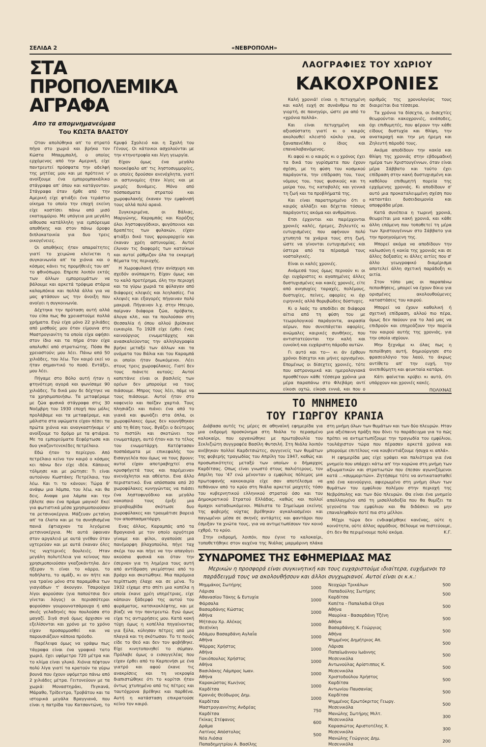ΣΕΛΙΔΑ 2 «ΝΕΒΡΟΠΟΛΗ»
ΣΤΑ ΠΡΟΠΟΛΕΜΙΚΑ ΑΓΡΑΦΑ
Απο τα απομνημανεύμαα
Του ΚΩΣΤΑ ΒΛΑΣΤΟΥ
Οταν απολύθηκα απ' το στρατό πήγα στο χωριό και βρήκα τον Κώστα Μπαρμπαλή, ο οποίος ερχόμενος από την Αμερική, είχε παντρευτεί πρόσφατα την αδελφή της μητέας μου και με πρότεινε ν' ανοίξουμε ένα εμπορομπακάλικο στάγραφα απ' όπου και κατάγονταν. Στάγραφα όταν ήρθε από την Αμερική είχε φτιάξει ένα τεράστιο οίκημα το οποίο την εποχή εκείνη είχε κοστίσει πάνω από μισό εκατομμύριο. Με υπόγεια μια μεγάλη αίθουσα κατάλληλη για εμπόρευμα αποθήκης και στον πάνω όροφο διπλοκατοικία για δυο τρεις οικογένειες.
Οι αποθήκες ήταν απαραίτητες γιατί το χειμώνα κλείνεται η συγκοινωνία απ' τα χιόνια και ο κόσμος κάνει τις προμήθειές του απ' το φθινόπωρο. Επρεπε λοιπόν εκτός των άλλων εμπορευμάτων να βάλουμε και αρκετά τρόφιμα στάρια καλαμπόκια και πολλά άλλα για να μας φτάσουν ως την άνοιξη που ανοίγει η συγκοινωνία.
Δέχτηκα την πρόταση αυτή αλλά του είπα πως θα χρειαστούμε πολλά χρήματα. Εγώ είχα μόνο 22 χιλιάδες από μισθούς μου όταν είμουνα στο Μαστρογιανίτη τα οποία είχα αφήσει στον ίδιο και τα πήρα όταν είχα απολυθεί από στρατιώτης. Πόσα θα χρειαστούν; μου λέει. Πάνω από 50 χιλιάδες, του λέω. Τον καιρό εκεί νο ήταν σημαντικό το ποσό. Εντάξει, μου λέει.
Πήγαμε στο Βόλο αυτή ήταν η φτηνότερη αγορά και ψωνίσαμε 90 χιλιάδες. Τα δικά μου δε δέχτηκε να τα χρησιμοποιήσω. Τα μεταφέραμε με ζώα φυσικά στάγραφα στις 30 Νοέμβρη του 1930 εποχή που μόλις προλάβαμε και τα μεταφέραμε, και μάλιστα στα υψώματα είχαν πέσει τα πρώτα χιόνια και αναγκαστήκαμε ν' ανοίξουμε το δρόμο με τα φτιάρια. Με τα εμπορεύματα Εεφόρτωσα και δυο γκαζοντενεκέδες πετρέλαιο.
Εδώ ήταν το περίεργο. Από πετρέλαιο κείνο τον καιρό ο κόσμος κει πάνω δεν είχε ιδέα. Κάποιος τόλμησε και με ρώτησε: Τι είναι αυτούνου Κωστάκη; Πετρέλαιο, του λέω. Και τι το κάνουν; Τώρα θ' ανάψω μια λάμπα, του λέω, και θα δεις. Αναψα μια λάμπα και την έβλεπε σαν ένα πράμα μαγικό! Εκεί για φωτιστικά μέσα χρησιμοποιούσαν τα ρετσινοκέργια. Μάζευαν ρετσίνη απ' τα έλατα και με τα συνηθισμένα πανιά έφτιαχναν τα λεγόμενα ρετσινοκέργια. Με αυτά ύφαιναν στον αργαλειό με αυτά γνέθαν όταν υχτερεύαν και με αυτά έκαναν όλες τις νυχτερινές δουλειές. Ηταν μεγάλη πολυτέλεια για κείνους που χρησιμοποιούσαν γκαζοκάντηλα. Δεν ήξεραν τι είναι το κάρρο, το ποδήλατο, το αμάξι, κι αν πήτε και για τραίνο μόνο στα παραμύθια των γιαγιάδων τ' άκουγαν. Τσαρούχια λίγοι φορούσαν (για παπούτσια δεν γίνεται λόγος) οι περισσότεροι φορούσαν γουρουνοτσάρουχα ή από σκιές γελαδηνές που πουλούσα στο μαγαζί. Σιγά σιγά όμως άρχισαν να εξελίσονται και χρόνο με το χρόνο είχαν προσαρμοσθεί και να παρουσιάζουν κάποια πρόοδο.
Παρέλειψα όμως να γράψω πως τάγραφα είναι ένα γραφικό τατο χωριό, έχει υψόμετρο 720 μέτρα και το κλίμα είναι γλυκό. Χιόνια πέφτουν πολύ λίγα γιατί τα κρατούν τα γύρω βουνά που έχουν υψόμετρο πάνω από 2 χιλιάδες μέτρα. Γειτονεύουν με τα χωριά: Μοναστηράκι, Πιγκανά, Μάραθο, Τρίδεντρο, Τροβάτου και τα ιστορικά μεγάλα Βραγγιανά, που είναι η πατρίδα του Κατσαντώνη, το Κρυφό Σχολειό και η Σχολή του Γένους. Οι κάτοικοι ασχολούνται με την κτηνοτροφία και λίγη γεωργία.
Είχαν όμως ένα μεγάλο πονοκέφαλο απ' τις ληστοσυμμορίες, οι οποίες δρούσαν ανενόχλητα, γιατί οι αστυνομίες ήταν λίγες και με μικρές δυνάμεις. Μόνο από πόσπασματα στρατού και χωροφυλακής έκαναν την εμφάνισή τους αλλά πολύ αραιά.
Συγκεκριμένα, οι Βάλιας, Μαργώνης, Καραμπάς και Κορόζης όλοι ληστοφυγόδικοι, φυγόποινοι και δραπέτες των φυλακών, είχαν φτιάξει δικό τους φρουραρχείο και έκαναν χρέη αστυνομίας. Αυτοί έλυναν τις διαφορές των κατοίκων και αυτοί ρύθμιζαν όλα τα εκκρεμή θέματα της περιοχής.
Η Χωροφυλακή ήταν ανίσχυρη και σχεδόν ανύπαρκτη. Είχαν όμως και το καλό προτέρημα, όλη την περιοχή και τα γύρω χωριά τα φύλαγαν από διάφορες κλεψιές και λεηλασίες. Για κλεψιές και εξαγορές πήγαιναν πολύ μακρυά. Πήγαιναν λ.χ. στην Ηπειρο, παίρναν διάφορα ζώα, πρόβατα, άλογα κλπ., και τα πουλούσαν στη Θεσσαλία ή όπου αλλού βρίσκανε ευκαιρία. Το 1928 είχε έρθει ένας καινούργιος ενωμοτάρχης και ανασκαλεύοντας την αλληλογραφία βρήκε μεταξύ των άλλων και τα ονόματα του Βάλια και του Καραμπά οι οποίοι ήταν διωκόμενοι. Λέει στους τρεις χωροφύλακες. Γιατί δεν τους πιάνετε αυτούς; Αυτοί καπετάνιε είναι οι βασιλείς των ορέων δεν μπορούμε να τους πιάσουμε. Μπρος τους λέει, πάμε να τους πιάσουμε. Αυτοί ήταν στο καφενείο και παίζαν χαρτιά. Τους πλησιάζει και πιάνει ένα από το γιακά και φωνάζει στα όπλα, οι χωροφύλακες όμως δεν κουνήθηκαν από τη θέση τους. Βγάζει ο δεύτερος το πιστόλι και σκοτώνει τον ενωμοτάρχη, αυτό ήταν και το τέλος του ενωμοτάρχη. Κατέφτασαν ποσπάσματα με επικεφαλής τον Εισαγγελέα που όμως να τους βρουν; αυτοί είχαν αποτραβηχτεί στα κρυσφήγετά τους και παρέμειναν ανενόχλητοι και αθέατοι. Ενα άλλο περιστατικό. Ενα απόσπασα από 20 χωροφύλακες κυνηγώντας να πιάσει ένα ληστοφυγόδικο και μεγάλο κακοποιό τους έριξε μια χειροβομβίδα σκότωσε δυο χωροφύλακες και τραυμάτισε βαρειά τον αποσπασματάρχη.
Ενας άλλος, Καραμπάς από τα Βραγκανά με τον οποίο αργότερα γίναμε και φίλοι, αγαπούσε μια πανέμορφη βλαχοπούλα, πήγε ταχ σκέρι του και πήγε να την απαγάγει ακούσια φυσικά και όταν την έσερναν για τη λημέρια τους αυτή από αντίδραση γκεμίστηκε από το βράχο και σκοτώθηκε. Μια παρόμοια περίπτωση έλαχε και σε μένα. Το 1932 είχαμε στο σπίτι μια κοπέλα η οποία έκανε χρέη υπηρέτριας, είχε κάποιον ξάδερφό της αυτού του φυράματος, κατσικοκλέφτης, και με βίαζε να την παντρευτώ. Εγώ όμως είχα τις αντιρρήσεις μου. Κατά κακή τύχη όμως η κοπέλλα πηγαίνοντας για ξύλα, κύλησαν πέτρες από μια πλαγιά και τη σκότωσαν. Το τε ποιός είδε το Θεό και δεν τον φοβήθηκε. Είχε κινητοποιηθεί το σύμπαν. Πρόλαβε όμως ο εισαγγελέας που είχαν έρθει από το Καρπενήσι με ένα γιατρό και αφού έκανε τις ανακρίσεις και τη νεκροψία διαπιστώθηκε ότι το κορίτσι ήταν όντως χτυπημένο από τις πέτρες και ταυτόχρονα βρέθηκε και παρθένα. Αυτή η κατάσταση επικρατούσε κείνο τον καιρό.
ΛΑΟΓΡΑΦΙΕΣ ΤΟΥ ΧΩΡΙΟΥ
ΚΑΚΟΧΡΟΝΙΕΣ
Καλή χρονιά! είναι η πετυχημένη και καλή ευχή σε συνάνθρω πο σε γιορτή, σε πανηγύρι, ώστε ρα από το «χρόνια πολλά».
Και είναι πετυχημένη και αξιοσύστατη γιατί κι ο καιρός ακολουθεί κλειστό κύκλο για, να ξαναπανέλθει ο ίδιος και επαναλαβανόμενος.
Κι αφού κι ο καιρός κι ο χρόνος έχει τα δικά του γυρίσματα που έχουν σχέση, με τη φύση του κοσμικού παράγοντα, την επίδραση του, τους νόμους του, τους φυσικούς και τη μοίρα του, τις καταβολές και γενικά τη ζωή και τα προβλήματά της.
Και είναι παρατηρημένο ότι ο καιρός αλλάζει και δέχεται τόσους παράγοντες ακόμα και ανθρώπινο.
Ετσι έρχονται και παρέρχονται χρονιές καλές, ήρεμες, Ζηλευτές κι ευτυχισμένες που αφήνουν πολύ χτυπητά τα χνάρια τους στη ζωή, ώστε να γίνονται ευτυχισμένες και ύστερα από τα πέρασμά τους νοσταλγικές.
Είναι οι καλές χρονιές.
Ανάμεσά τους όμως περνούν κι οι όχι ευχάριστες κι αγαπημένες άλλες δυστυχισμένες και κακές χρονιές, είτε από ανησυχίες ταραχές, πολέμους, δυστυχίες, πείνες, αφορίες κι όχι ειρηνικές αλλά θορυβώδεις δύστυχες.
Κι ο λαός το αποδίδει σε διάφορα αίτια από τη φύση του με τεωρολογικού παράγοντα, ακρασία αέρων, που συνεπάγεται αφορίες, ανώμαλες καιρικές συνθήκες, που αντιστατεύονται την καλή και ευνοϊκή και ευχάριστη πάροδο αυτών.
Γι αυτό και το— κι άν έρθουν χρόνοι δίσεχτοι και μήνες οργισμένοι. Επομένως οι δίσεχτες χρονιές, τότε που αστρονομικά και ημερολογιακά προσθέτουν κάθε τέσσερα χρόνια μια μέρα παραπάνω στο Φλεβάρη αντί είκοσι οχτώ, είκοσι εννιά, και που ο αριθμός της χρονολογίας τους διαιρείται δια τέσσερα.
Τα χρόνια τα δίσεχτα, οι δισεχτίες θεωρούνται κακοχρονιές, ανάποδες, όχι επιθυμητές, που φέρουν την κάθε είδους δυστυχία και θλίψη, την αναταραχή και την μη ήρεμη και Ζηλευτή πάροδό τους.
Ακόμα αποδίδουν την κακία και θλίψη της χρονιάς στην εβδομαδική ημέρα των Χριστουγέννων, όταν είναι μέρα Σάββατο και τούτο έχει επίδραση στην κακή δυστυχισμένη και καθόλου επιθυμητή πορεία της ερχόμενης χρονιάς. Κι αποδίδουν σ' αυτό μια προκαταλειμμένη σχέση που καταντάει δυσειδαιμονία και αποφράδα μέρα.
Κατά συνέπεια η τωρινή χρονιά, θεωρείται μια κακή χρονιά, και κάθε άλλη επόμενη που τοποθετεί τη μέρα των Χριστουγέννων στο Σάββατο για την προηγούμενη της.
Μπορεί ακόμα να αποδίδουν την καλωσύνη ή κακία της χρονιάς και σε άλλες δοξασίες κι άλλες αιτίες που σ' άλλο γεωγραφικό διαμέρισμα αποτελεί άλλη σχετική παράδοξη κι αιτία.
Στον τόπο μας οι παραπάνω πεποιθήσεις, μπορεί να έχουν δίκιο για ορισμένες ακολουθούμενες καταστάσεις του καιρού.
Μπορεί να έχουν καθολική ή σχετική επίδραση, αλλού πιο πέρα, όμως δεν παύουν για το λαό μας να επιδρούν και επηρεάζουν την πορεία του καιρού αυτής της χρονιάς, για την οποία ισχύουν.
Μην ξεχνάμε κι όλας πως η πεποίθηση αυτή, δημιούργησε στο φρασεολόγιο του λαού, το άκρως αντίθετο απ' την ευχή, την ανεπιθύμητη και φευκταία κατάρα.
Κάτι φαίνεται κρύβει κι αυτό, ότι υπάρχουν και χρονιές κακές.
ΠΟΛΙΧΝΑΣ
ΤΟ ΜΝΗΜΕΙΟ
ΤΟΥ ΓΙΩΡΓΟΥ ΚΡΑΝΙΑ
Διάβασα αυτές τις μέρες σε αθηναϊκή εφημερίδα για μια εκδρομή προσκύνημα στη Νιάλα το περασμένο καλοκαίρι, που οργανώθηκε με πρωτοβουλία του Σεκλιζιώτη συγγραφέα Βασίλη Φυτσιλή. Στη Νιάλα λοιπόν ανέβηκαν πολλοί Καρδιτσιώτες, συγγενείς των θυμάτων της φοβερής τραγωδίας του Απρίλη του 1947, καθώς και προσωπικότητες μεταξύ των οποίων ο δήμαρχος Καρδίτσας. Οπως είναι γνωστό στους παλιότερους, τον Απρίλη του '47 ενώ μένονταν ο εμφύλιος πόλεμος μια πρωτοφανής κακοκαιρία είχε σαν αποτέλεσμα να πεθάνουν από το κρύο στη Νιάλα αρκετοί μαχητές τόσο του κυβερνητικού ελληνικού στρατού όσο και του Δημοκρατικού Στρατού Ελλάδας, καθώς και πολλοί άμαχοι καταδιωκόμενοι. Μάλιστα το Σημείωμα εκείνης της φοβερής νύχτας βρέθηκαν αγκαλιασμένοι και παγωμένοι μέσα σε σκηνές αντάρτες και φαντάροι που έσμιξαν τα χνώτα τους, για να αντιμετωπίσουν τον κοινό εχθρό, το κρύο.
Στην εκδρομή, λοιπόν, που έγινε το καλοκαίρι, τοποθετήθηκε στον αυχένα της Νιάλας μαρμάρινη πλάκα στη μνήμη όλων των θυμάτων και των δύο πλευρών. Ηταν μια αξιέπαινη πράξη που δίνει το παράδειγμα για το πώς πρέπει να αντιμετωπίζουμε την τραγωδία του εμφύλιου, τουλάχιστον τώρα που πέρασαν αρκετά χρόνια και μπορούμε επιτέλους «να κουβεντιάζουμε ήσυχα κι απλά».
Η εφημερίδα μας είχε γράψει και παλιότερα για ένα μνημείο που υπάρχει κάτω απ' την κορώνα στη μνήμη των αξιωματικών και στρατιωτών που έπεσαν αγωνιζόμενοι κατά ...«συμμοριτών». Ζητήσαμε τότε να αντικατασταθεί από ένα καινούργιο, αφιερωμένο στη μνήμη όλων των θυμάτων του εμφύλιου πολέμου στην περιοχή της Νεβρόπολης και των δύο πλευρών. Θα είναι ένα μνημείο απαλλαγμένο από τη μισαλλοδοξία που θα θυμίζει τα γεγονότα του εμφύλιου και θα διδάσκει να μην επαναληφθούν ποτέ πια στο μέλλον.
Μέχρι τώρα δεν ενδιαφέρθηκε κανένας, ούτε η κοινότητα, ούτε άλλος αρμόδιος. Θέλουμε να πιστεύουμε, ότι δεν θα περιμένουμε πολύ ακόμα. Κ.Γ.
ΣΥΝΔΡΟΜΕΣ ΤΗΣ ΕΦΗΜΕΡΙΔΑΣ ΜΑΣ
Μερικών η προσφορά είναι συγκινητική και τους ευχαριστούμε ιδιαίτερα, ευχόμενοι το παράδειγμά τους να ακολουθήσουν και άλλοι συγχωριανοί. Αυτοί είναι οι κ.κ.:
| Μημμάκος Σωτήρης Λάρισα | 1000 |
| Αθανασίου Τάκης & Ευτυχία Φάρσαλα | 1000 |
| Βασαρδάνης Κώστας Αθήνα | 1000 |
| Μήτσιου Χρ. Αλέκος Θεσ)νίκη | 1000 |
| Αδάμου Βασαρδάνη Αγλαΐα Αθήνα | 1000 |
| Ψάρρας Χρήστος Αθήνα | 1000 |
| Γακιόπουλος Χρήστος Αθήνα | 1000 |
| Βασιλάκης Λάμπρος Ιωαν. Αθήνα | 1000 |
| Καρακώστας Κων)νος Καρδίτσα | 1000 |
| Κρανιάς Θεόδωρος Δημ. Καρδίτσα | 1000 |
| Μαστρογιαννίτης Ανδρέας Καρδίτσα | 750 |
| Γκίκας Στέφανος Δράμα | 600 |
| Λατίνος Απόστολος Νέα Λιόσια | 500 |
| Παπαδημητρίου Α. Βασίλης | |
| Νεοχώρι Τρικάλων | 500 |
| Παπαδούλης Σωτήρης Καρδίτσα | 500 |
| Καπέτα - Παπαλαδιά Ολγα Αθήνα | 500 |
| Μαυρίκα - Βασαρδάνη Τζένη Αθήνα | 500 |
| Βασαρδάνης Κ. Γεώργιος Αθήνα | 500 |
| Ψημμένος Δημήτριος Απ. Λάρισα | 500 |
| Παπαϊωάννου Ιωάννης Μεσενικόλα | 500 |
| Αντωνούλας Αρίστιππος Κ. Μεσενικόλα | 500 |
| Χριστοδούλου Χρήστος Καρδίτσα | 500 |
| Αντωνίου Παυσανίας Καρδίτσα | 500 |
| Ψημμένος Ερωτόκριτος Γεωργ. Μεσενικόλα | 500 |
| Μανώλης Σωτήρης Μιλτ. Μεσενικόλα | 300 |
| Καρασιώτος Αριστοτέλης Χ. Μεσενικόλα | 300 |
| Μανώλης Γεώργιος Δημ. Μεσενικόλα | 200 |